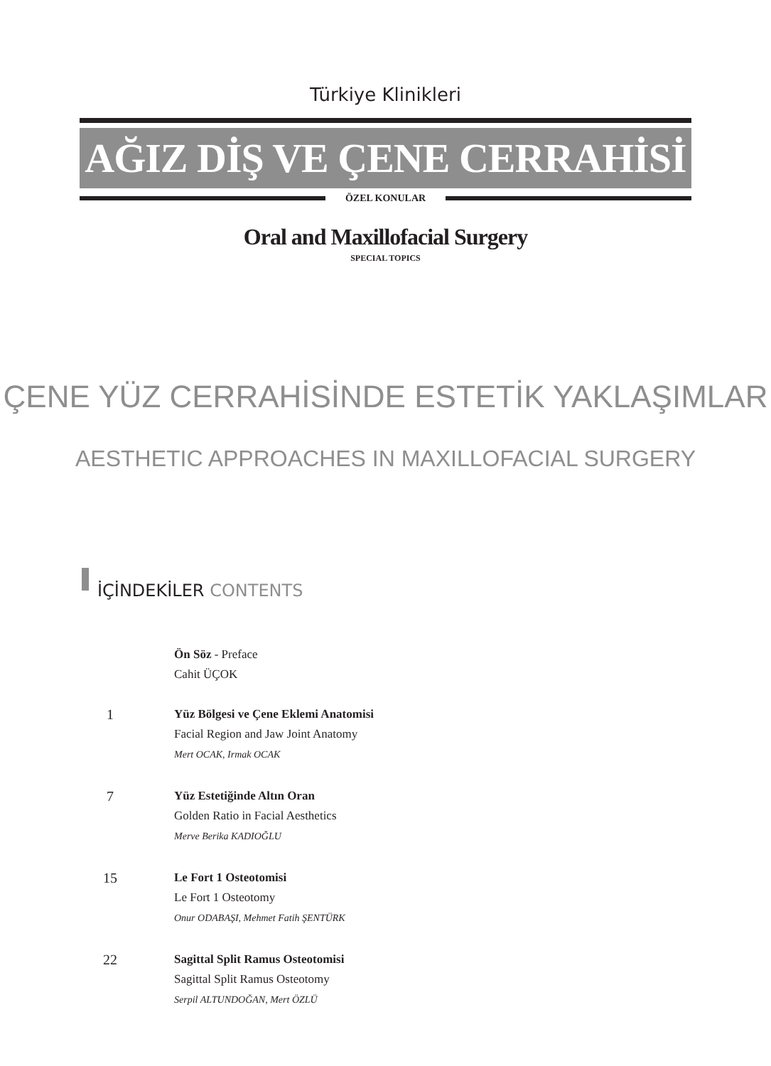Türkiye Klinikleri
AĞIZ DİŞ VE ÇENE CERRAHİSİ
ÖZEL KONULAR
Oral and Maxillofacial Surgery
SPECIAL TOPICS
ÇENE YÜZ CERRAHİSİNDE ESTETİK YAKLAŞIMLAR
AESTHETIC APPROACHES IN MAXILLOFACIAL SURGERY
İÇİNDEKİLER CONTENTS
Ön Söz - Preface
Cahit ÜÇOK
1
Yüz Bölgesi ve Çene Eklemi Anatomisi
Facial Region and Jaw Joint Anatomy
Mert OCAK, Irmak OCAK
7
Yüz Estetiğinde Altın Oran
Golden Ratio in Facial Aesthetics
Merve Berika KADIOĞLU
15
Le Fort 1 Osteotomisi
Le Fort 1 Osteotomy
Onur ODABAŞI, Mehmet Fatih ŞENTÜRK
22
Sagittal Split Ramus Osteotomisi
Sagittal Split Ramus Osteotomy
Serpil ALTUNDOĞAN, Mert ÖZLÜ